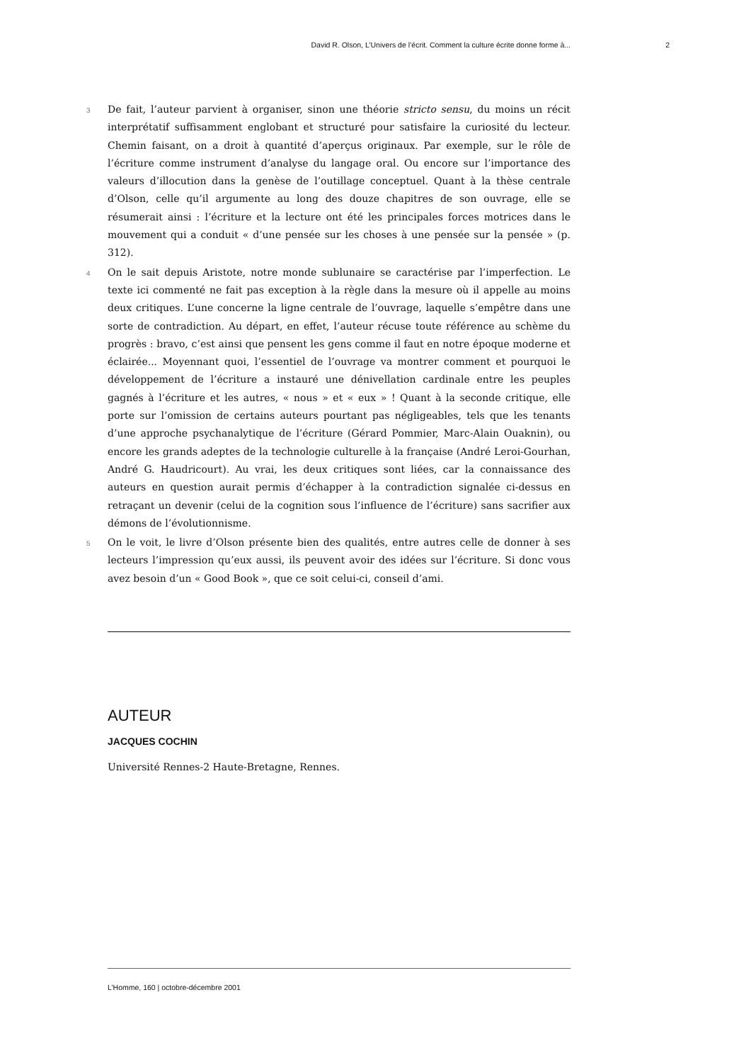David R. Olson, L’Univers de l’écrit. Comment la culture écrite donne forme à... 2
3
De fait, l’auteur parvient à organiser, sinon une théorie stricto sensu, du moins un récit interprétatif suffisamment englobant et structuré pour satisfaire la curiosité du lecteur. Chemin faisant, on a droit à quantité d’aperçus originaux. Par exemple, sur le rôle de l’écriture comme instrument d’analyse du langage oral. Ou encore sur l’importance des valeurs d’illocution dans la genèse de l’outillage conceptuel. Quant à la thèse centrale d’Olson, celle qu’il argumente au long des douze chapitres de son ouvrage, elle se résumerait ainsi : l’écriture et la lecture ont été les principales forces motrices dans le mouvement qui a conduit « d’une pensée sur les choses à une pensée sur la pensée » (p. 312).
4
On le sait depuis Aristote, notre monde sublunaire se caractérise par l’imperfection. Le texte ici commenté ne fait pas exception à la règle dans la mesure où il appelle au moins deux critiques. L’une concerne la ligne centrale de l’ouvrage, laquelle s’empêtre dans une sorte de contradiction. Au départ, en effet, l’auteur récuse toute référence au schème du progrès : bravo, c’est ainsi que pensent les gens comme il faut en notre époque moderne et éclairée... Moyennant quoi, l’essentiel de l’ouvrage va montrer comment et pourquoi le développement de l’écriture a instauré une dénivellation cardinale entre les peuples gagnés à l’écriture et les autres, « nous » et « eux » ! Quant à la seconde critique, elle porte sur l’omission de certains auteurs pourtant pas négligeables, tels que les tenants d’une approche psychanalytique de l’écriture (Gérard Pommier, Marc-Alain Ouaknin), ou encore les grands adeptes de la technologie culturelle à la française (André Leroi-Gourhan, André G. Haudricourt). Au vrai, les deux critiques sont liées, car la connaissance des auteurs en question aurait permis d’échapper à la contradiction signalée ci-dessus en retraçant un devenir (celui de la cognition sous l’influence de l’écriture) sans sacrifier aux démons de l’évolutionnisme.
5
On le voit, le livre d’Olson présente bien des qualités, entre autres celle de donner à ses lecteurs l’impression qu’eux aussi, ils peuvent avoir des idées sur l’écriture. Si donc vous avez besoin d’un « Good Book », que ce soit celui-ci, conseil d’ami.
AUTEUR
JACQUES COCHIN
Université Rennes-2 Haute-Bretagne, Rennes.
L’Homme, 160 | octobre-décembre 2001